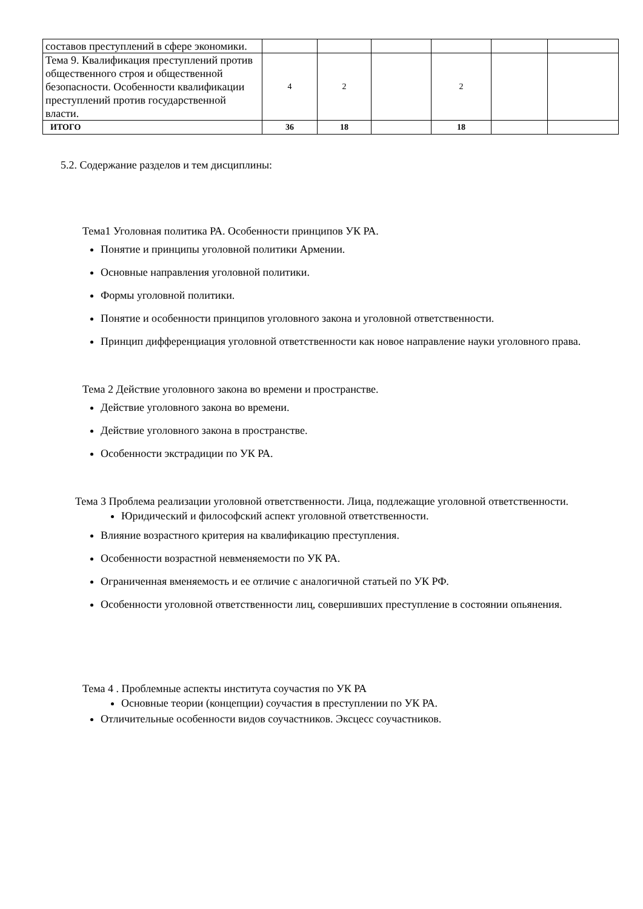| составов преступлений в сфере экономики. | | | | | | |
| Тема 9. Квалификация преступлений против общественного строя и общественной безопасности. Особенности квалификации преступлений против государственной власти. | 4 | 2 | | 2 | | |
| ИТОГО | 36 | 18 | | 18 | | |
5.2. Содержание разделов и тем дисциплины:
Тема1 Уголовная политика РА. Особенности принципов УК РА.
Понятие и принципы уголовной политики Армении.
Основные направления уголовной политики.
Формы уголовной политики.
Понятие и особенности принципов уголовного закона и уголовной ответственности.
Принцип дифференциация уголовной ответственности как новое направление науки уголовного права.
Тема 2 Действие уголовного закона во времени и пространстве.
Действие уголовного закона во времени.
Действие уголовного закона в пространстве.
Особенности экстрадиции по УК РА.
Тема 3 Проблема реализации уголовной ответственности. Лица, подлежащие уголовной ответственности.
Юридический и философский аспект уголовной ответственности.
Влияние возрастного критерия на квалификацию преступления.
Особенности возрастной невменяемости по УК РА.
Ограниченная вменяемость и ее отличие с аналогичной статьей по УК РФ.
Особенности уголовной ответственности лиц, совершивших преступление в состоянии опьянения.
Тема 4 . Проблемные аспекты института соучастия по УК РА
Основные теории (концепции) соучастия в преступлении по УК РА.
Отличительные особенности видов соучастников. Эксцесс соучастников.